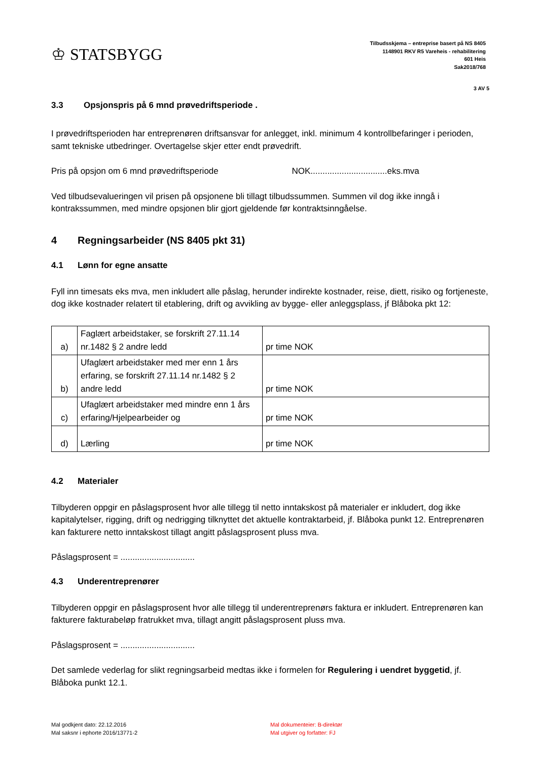♔ STATSBYGG
Tilbudsskjema – entreprise basert på NS 8405
1148901 RKV R5 Vareheis - rehabilitering
601 Heis
Sak2018/768
3 AV 5
3.3 Opsjonspris på 6 mnd prøvedriftsperiode .
I prøvedriftsperioden har entreprenøren driftsansvar for anlegget, inkl. minimum 4 kontrollbefaringer i perioden, samt tekniske utbedringer. Overtagelse skjer etter endt prøvedrift.
Pris på opsjon om 6 mnd prøvedriftsperiode NOK................................eks.mva
Ved tilbudsevalueringen vil prisen på opsjonene bli tillagt tilbudssummen. Summen vil dog ikke inngå i kontrakssummen, med mindre opsjonen blir gjort gjeldende før kontraktsinngåelse.
4 Regningsarbeider (NS 8405 pkt 31)
4.1 Lønn for egne ansatte
Fyll inn timesats eks mva, men inkludert alle påslag, herunder indirekte kostnader, reise, diett, risiko og fortjeneste, dog ikke kostnader relatert til etablering, drift og avvikling av bygge- eller anleggsplass, jf Blåboka pkt 12:
| a) | Faglært arbeidstaker, se forskrift 27.11.14 nr.1482 § 2 andre ledd | pr time NOK |
| b) | Ufaglært arbeidstaker med mer enn 1 års erfaring, se forskrift 27.11.14 nr.1482 § 2 andre ledd | pr time NOK |
| c) | Ufaglært arbeidstaker med mindre enn 1 års erfaring/Hjelpearbeider og | pr time NOK |
| d) | Lærling | pr time NOK |
4.2 Materialer
Tilbyderen oppgir en påslagsprosent hvor alle tillegg til netto inntakskost på materialer er inkludert, dog ikke kapitalytelser, rigging, drift og nedrigging tilknyttet det aktuelle kontraktarbeid, jf. Blåboka punkt 12. Entreprenøren kan fakturere netto inntakskost tillagt angitt påslagsprosent pluss mva.
Påslagsprosent = ...............................
4.3 Underentreprenører
Tilbyderen oppgir en påslagsprosent hvor alle tillegg til underentreprenørs faktura er inkludert. Entreprenøren kan fakturere fakturabeløp fratrukket mva, tillagt angitt påslagsprosent pluss mva.
Påslagsprosent = ...............................
Det samlede vederlag for slikt regningsarbeid medtas ikke i formelen for Regulering i uendret byggetid, jf. Blåboka punkt 12.1.
Mal godkjent dato: 22.12.2016
Mal saksnr i ephorte 2016/13771-2
Mal dokumenteier: B-direktør
Mal utgiver og forfatter: FJ